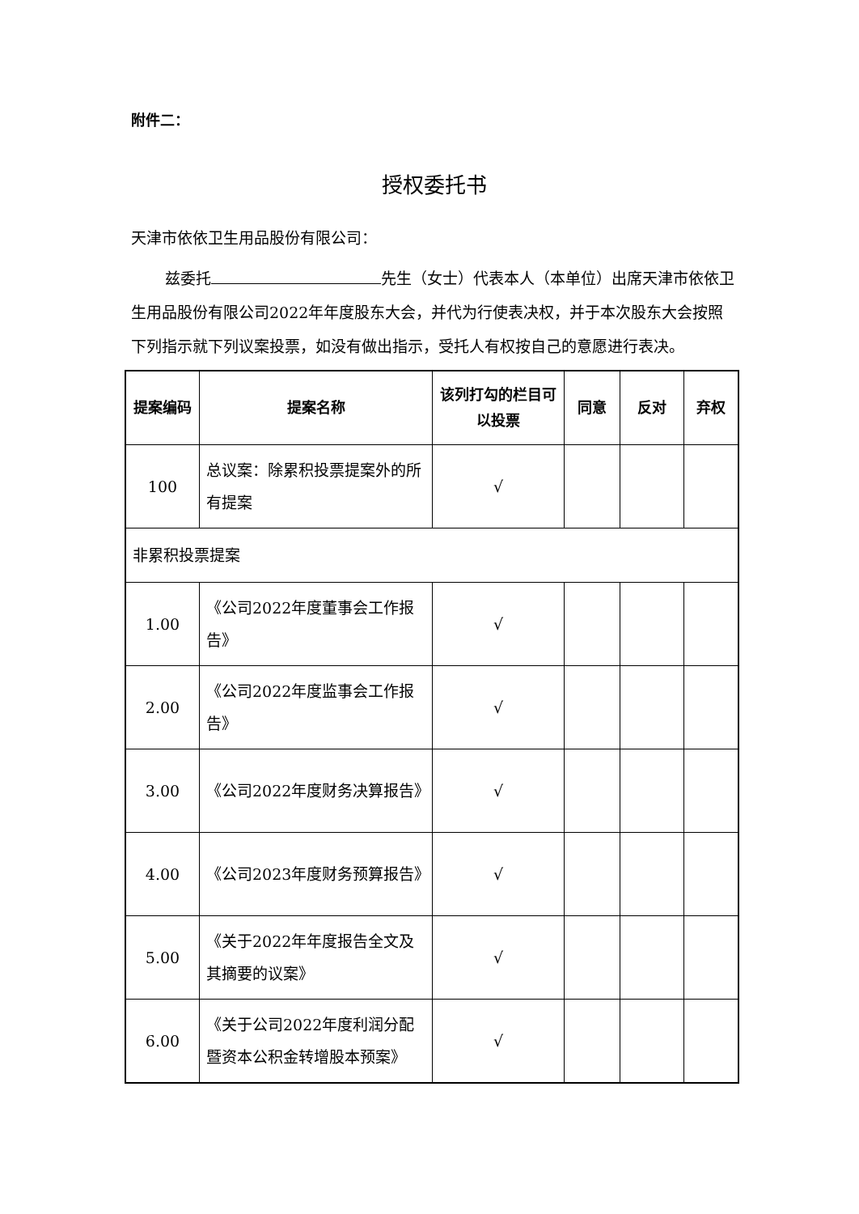附件二：
授权委托书
天津市依依卫生用品股份有限公司：
兹委托 先生（女士）代表本人（本单位）出席天津市依依卫生用品股份有限公司2022年年度股东大会，并代为行使表决权，并于本次股东大会按照下列指示就下列议案投票，如没有做出指示，受托人有权按自己的意愿进行表决。
| 提案编码 | 提案名称 | 该列打勾的栏目可以投票 | 同意 | 反对 | 弃权 |
| --- | --- | --- | --- | --- | --- |
| 100 | 总议案：除累积投票提案外的所有提案 | √ | | | |
| 非累积投票提案 | | | | | |
| 1.00 | 《公司2022年度董事会工作报告》 | √ | | | |
| 2.00 | 《公司2022年度监事会工作报告》 | √ | | | |
| 3.00 | 《公司2022年度财务决算报告》 | √ | | | |
| 4.00 | 《公司2023年度财务预算报告》 | √ | | | |
| 5.00 | 《关于2022年年度报告全文及其摘要的议案》 | √ | | | |
| 6.00 | 《关于公司2022年度利润分配暨资本公积金转增股本预案》 | √ | | | |